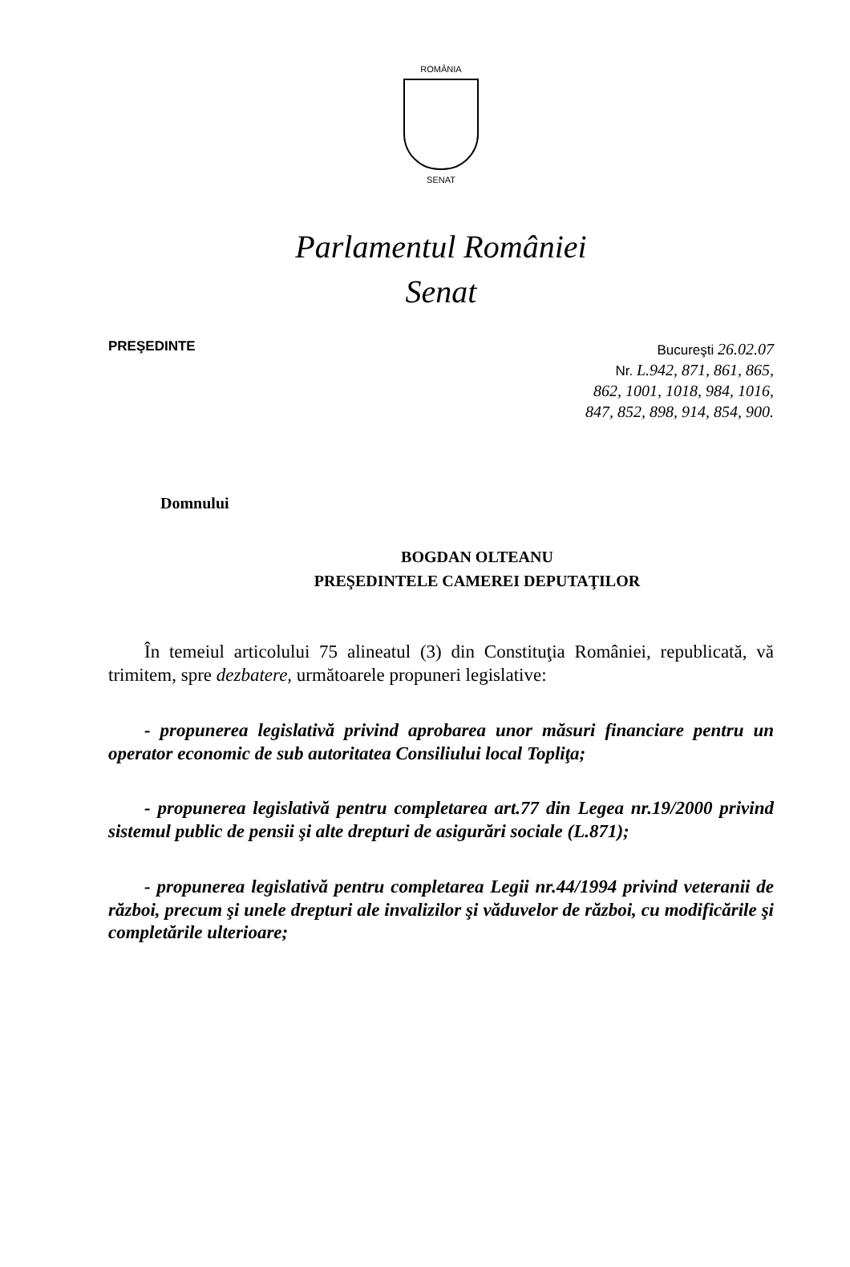ROMÂNIA
SENAT
Parlamentul României
Senat
PREŞEDINTE
Bucureşti 26.02.07
Nr. L.942, 871, 861, 865,
862, 1001, 1018, 984, 1016,
847, 852, 898, 914, 854, 900.
Domnului
BOGDAN OLTEANU
PREŞEDINTELE CAMEREI DEPUTAŢILOR
În temeiul articolului 75 alineatul (3) din Constituţia României, republicată, vă trimitem, spre dezbatere, următoarele propuneri legislative:
- propunerea legislativă privind aprobarea unor măsuri financiare pentru un operator economic de sub autoritatea Consiliului local Topliţa;
- propunerea legislativă pentru completarea art.77 din Legea nr.19/2000 privind sistemul public de pensii şi alte drepturi de asigurări sociale (L.871);
- propunerea legislativă pentru completarea Legii nr.44/1994 privind veteranii de război, precum şi unele drepturi ale invalizilor şi văduvelor de război, cu modificările şi completările ulterioare;